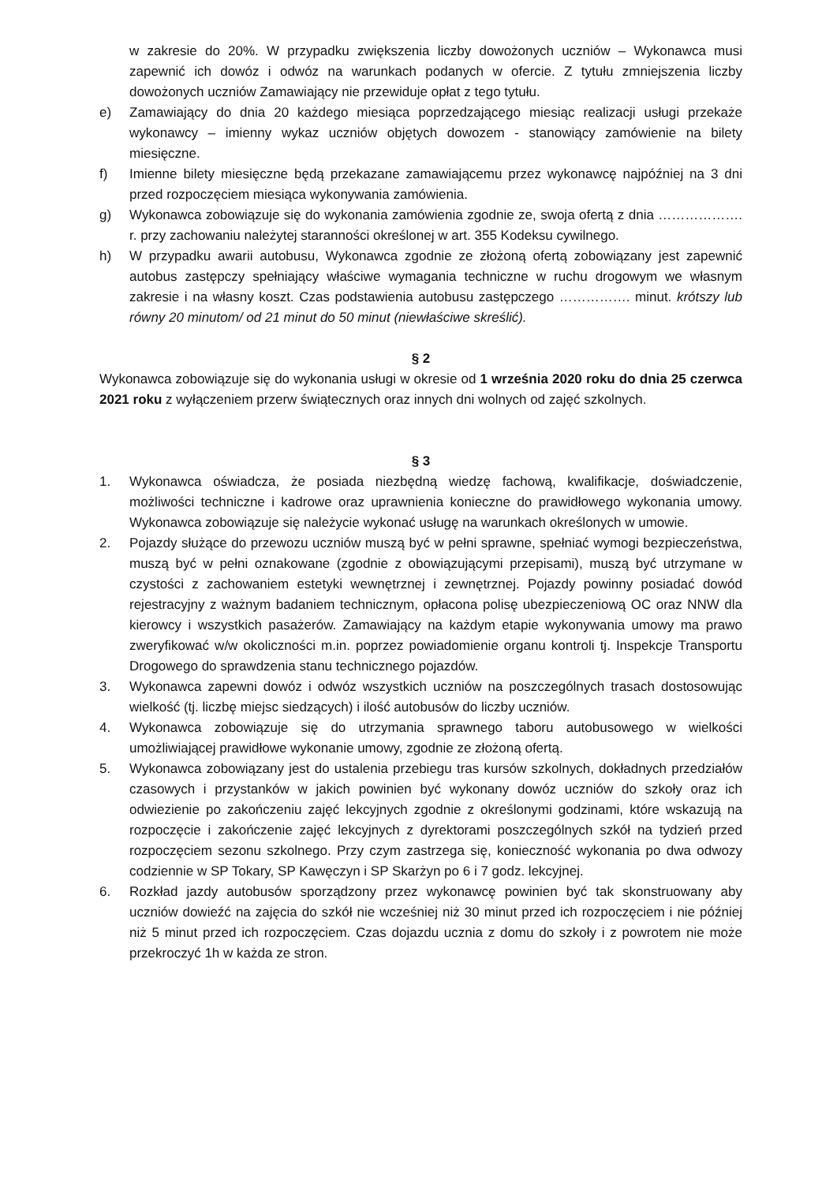w zakresie do 20%. W przypadku zwiększenia liczby dowożonych uczniów – Wykonawca musi zapewnić ich dowóz i odwóz na warunkach podanych w ofercie. Z tytułu zmniejszenia liczby dowożonych uczniów Zamawiający nie przewiduje opłat z tego tytułu.
e) Zamawiający do dnia 20 każdego miesiąca poprzedzającego miesiąc realizacji usługi przekaże wykonawcy – imienny wykaz uczniów objętych dowozem - stanowiący zamówienie na bilety miesięczne.
f) Imienne bilety miesięczne będą przekazane zamawiającemu przez wykonawcę najpóźniej na 3 dni przed rozpoczęciem miesiąca wykonywania zamówienia.
g) Wykonawca zobowiązuje się do wykonania zamówienia zgodnie ze, swoja ofertą z dnia ………………. r. przy zachowaniu należytej staranności określonej w art. 355 Kodeksu cywilnego.
h) W przypadku awarii autobusu, Wykonawca zgodnie ze złożoną ofertą zobowiązany jest zapewnić autobus zastępczy spełniający właściwe wymagania techniczne w ruchu drogowym we własnym zakresie i na własny koszt. Czas podstawienia autobusu zastępczego ……………. minut. krótszy lub równy 20 minutom/ od 21 minut do 50 minut (niewłaściwe skreślić).
§ 2
Wykonawca zobowiązuje się do wykonania usługi w okresie od 1 września 2020 roku do dnia 25 czerwca 2021 roku z wyłączeniem przerw świątecznych oraz innych dni wolnych od zajęć szkolnych.
§ 3
1. Wykonawca oświadcza, że posiada niezbędną wiedzę fachową, kwalifikacje, doświadczenie, możliwości techniczne i kadrowe oraz uprawnienia konieczne do prawidłowego wykonania umowy. Wykonawca zobowiązuje się należycie wykonać usługę na warunkach określonych w umowie.
2. Pojazdy służące do przewozu uczniów muszą być w pełni sprawne, spełniać wymogi bezpieczeństwa, muszą być w pełni oznakowane (zgodnie z obowiązującymi przepisami), muszą być utrzymane w czystości z zachowaniem estetyki wewnętrznej i zewnętrznej. Pojazdy powinny posiadać dowód rejestracyjny z ważnym badaniem technicznym, opłacona polisę ubezpieczeniową OC oraz NNW dla kierowcy i wszystkich pasażerów. Zamawiający na każdym etapie wykonywania umowy ma prawo zweryfikować w/w okoliczności m.in. poprzez powiadomienie organu kontroli tj. Inspekcje Transportu Drogowego do sprawdzenia stanu technicznego pojazdów.
3. Wykonawca zapewni dowóz i odwóz wszystkich uczniów na poszczególnych trasach dostosowując wielkość (tj. liczbę miejsc siedzących) i ilość autobusów do liczby uczniów.
4. Wykonawca zobowiązuje się do utrzymania sprawnego taboru autobusowego w wielkości umożliwiającej prawidłowe wykonanie umowy, zgodnie ze złożoną ofertą.
5. Wykonawca zobowiązany jest do ustalenia przebiegu tras kursów szkolnych, dokładnych przedziałów czasowych i przystanków w jakich powinien być wykonany dowóz uczniów do szkoły oraz ich odwiezienie po zakończeniu zajęć lekcyjnych zgodnie z określonymi godzinami, które wskazują na rozpoczęcie i zakończenie zajęć lekcyjnych z dyrektorami poszczególnych szkół na tydzień przed rozpoczęciem sezonu szkolnego. Przy czym zastrzega się, konieczność wykonania po dwa odwozy codziennie w SP Tokary, SP Kawęczyn i SP Skarżyn po 6 i 7 godz. lekcyjnej.
6. Rozkład jazdy autobusów sporządzony przez wykonawcę powinien być tak skonstruowany aby uczniów dowieźć na zajęcia do szkół nie wcześniej niż 30 minut przed ich rozpoczęciem i nie później niż 5 minut przed ich rozpoczęciem. Czas dojazdu ucznia z domu do szkoły i z powrotem nie może przekroczyć 1h w każda ze stron.